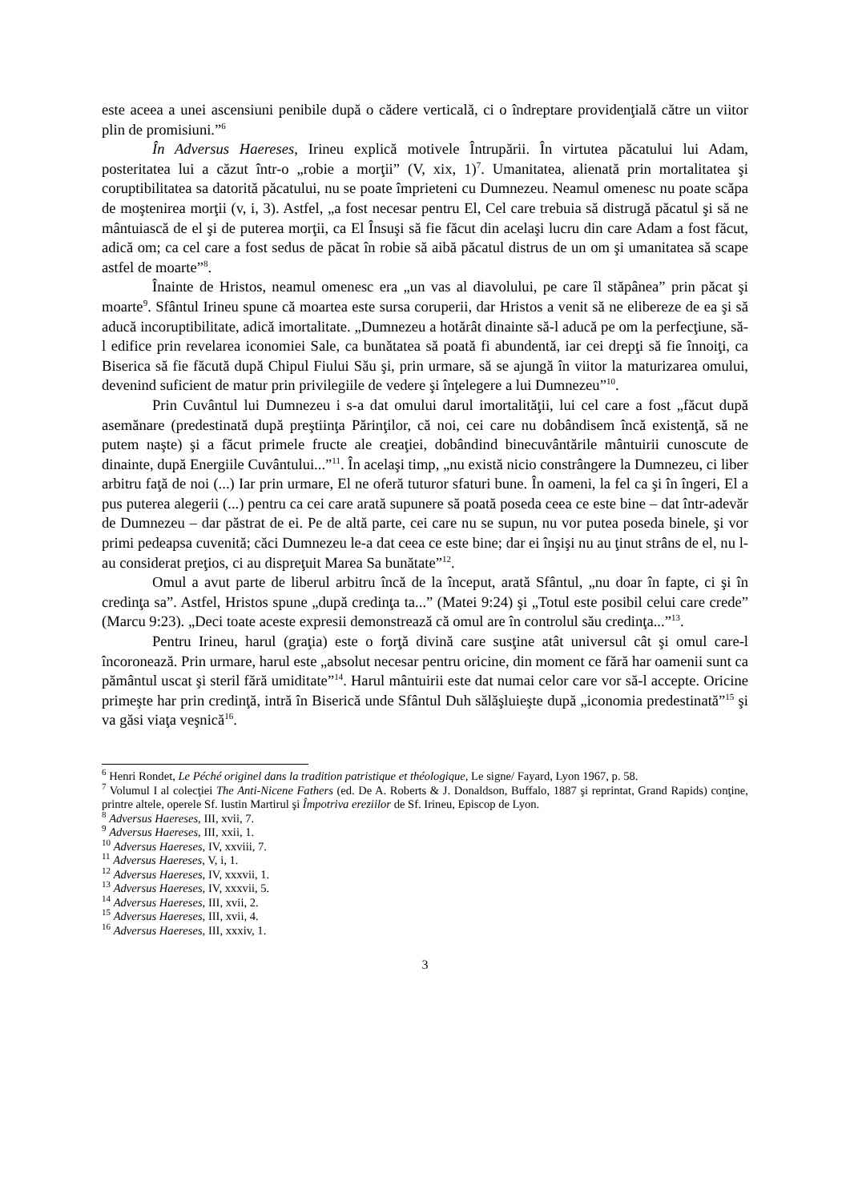este aceea a unei ascensiuni penibile după o cădere verticală, ci o îndreptare providenţială către un viitor plin de promisiuni.”<sup>6</sup>
În Adversus Haereses, Irineu explică motivele Întrupării. În virtutea păcatului lui Adam, posteritatea lui a căzut într-o „robie a morţii” (V, xix, 1)<sup>7</sup>. Umanitatea, alienată prin mortalitatea şi coruptibilitatea sa datorită păcatului, nu se poate împrieteni cu Dumnezeu. Neamul omenesc nu poate scăpa de moştenirea morţii (v, i, 3). Astfel, „a fost necesar pentru El, Cel care trebuia să distrugă păcatul şi să ne mântuiască de el şi de puterea morţii, ca El Însuşi să fie făcut din acelaşi lucru din care Adam a fost făcut, adică om; ca cel care a fost sedus de păcat în robie să aibă păcatul distrus de un om şi umanitatea să scape astfel de moarte”<sup>8</sup>.
Înainte de Hristos, neamul omenesc era „un vas al diavolului, pe care îl stăpânea” prin păcat şi moarte<sup>9</sup>. Sfântul Irineu spune că moartea este sursa coruperii, dar Hristos a venit să ne elibereze de ea şi să aducă incoruptibilitate, adică imortalitate. „Dumnezeu a hotărât dinainte să-l aducă pe om la perfecţiune, să-l edifice prin revelarea iconomiei Sale, ca bunătatea să poată fi abundentă, iar cei drepţi să fie înnoiţi, ca Biserica să fie făcută după Chipul Fiului Său şi, prin urmare, să se ajungă în viitor la maturizarea omului, devenind suficient de matur prin privilegiile de vedere şi înţelegere a lui Dumnezeu”<sup>10</sup>.
Prin Cuvântul lui Dumnezeu i s-a dat omului darul imortalităţii, lui cel care a fost „făcut după asemănare (predestinată după preştiinţa Părinţilor, că noi, cei care nu dobândisem încă existenţă, să ne putem naşte) şi a făcut primele fructe ale creaţiei, dobândind binecuvântările mântuirii cunoscute de dinainte, după Energiile Cuvântului...”<sup>11</sup>. În acelaşi timp, „nu există nicio constrângere la Dumnezeu, ci liber arbitru faţă de noi (...) Iar prin urmare, El ne oferă tuturor sfaturi bune. În oameni, la fel ca şi în îngeri, El a pus puterea alegerii (...) pentru ca cei care arată supunere să poată poseda ceea ce este bine – dat într-adevăr de Dumnezeu – dar păstrat de ei. Pe de altă parte, cei care nu se supun, nu vor putea poseda binele, şi vor primi pedeapsa cuvenită; căci Dumnezeu le-a dat ceea ce este bine; dar ei înşişi nu au ţinut strâns de el, nu l-au considerat preţios, ci au dispreţuit Marea Sa bunătate”<sup>12</sup>.
Omul a avut parte de liberul arbitru încă de la început, arată Sfântul, „nu doar în fapte, ci şi în credinţa sa”. Astfel, Hristos spune „după credinţa ta...” (Matei 9:24) şi „Totul este posibil celui care crede” (Marcu 9:23). „Deci toate aceste expresii demonstrează că omul are în controlul său credinţa...”<sup>13</sup>.
Pentru Irineu, harul (graţia) este o forţă divină care susţine atât universul cât şi omul care-l încoronează. Prin urmare, harul este „absolut necesar pentru oricine, din moment ce fără har oamenii sunt ca pământul uscat şi steril fără umiditate”<sup>14</sup>. Harul mântuirii este dat numai celor care vor să-l accepte. Oricine primeşte har prin credinţă, intră în Biserică unde Sfântul Duh sălăşluieşte după „iconomia predestinată”<sup>15</sup> şi va găsi viaţa veşnică<sup>16</sup>.
<sup>6</sup> Henri Rondet, Le Péché originel dans la tradition patristique et théologique, Le signe/ Fayard, Lyon 1967, p. 58.
<sup>7</sup> Volumul I al colecţiei The Anti-Nicene Fathers (ed. De A. Roberts & J. Donaldson, Buffalo, 1887 şi reprintat, Grand Rapids) conţine, printre altele, operele Sf. Iustin Martirul şi Împotriva ereziilor de Sf. Irineu, Episcop de Lyon.
<sup>8</sup> Adversus Haereses, III, xvii, 7.
<sup>9</sup> Adversus Haereses, III, xxii, 1.
<sup>10</sup> Adversus Haereses, IV, xxviii, 7.
<sup>11</sup> Adversus Haereses, V, i, 1.
<sup>12</sup> Adversus Haereses, IV, xxxvii, 1.
<sup>13</sup> Adversus Haereses, IV, xxxvii, 5.
<sup>14</sup> Adversus Haereses, III, xvii, 2.
<sup>15</sup> Adversus Haereses, III, xvii, 4.
<sup>16</sup> Adversus Haereses, III, xxxiv, 1.
3